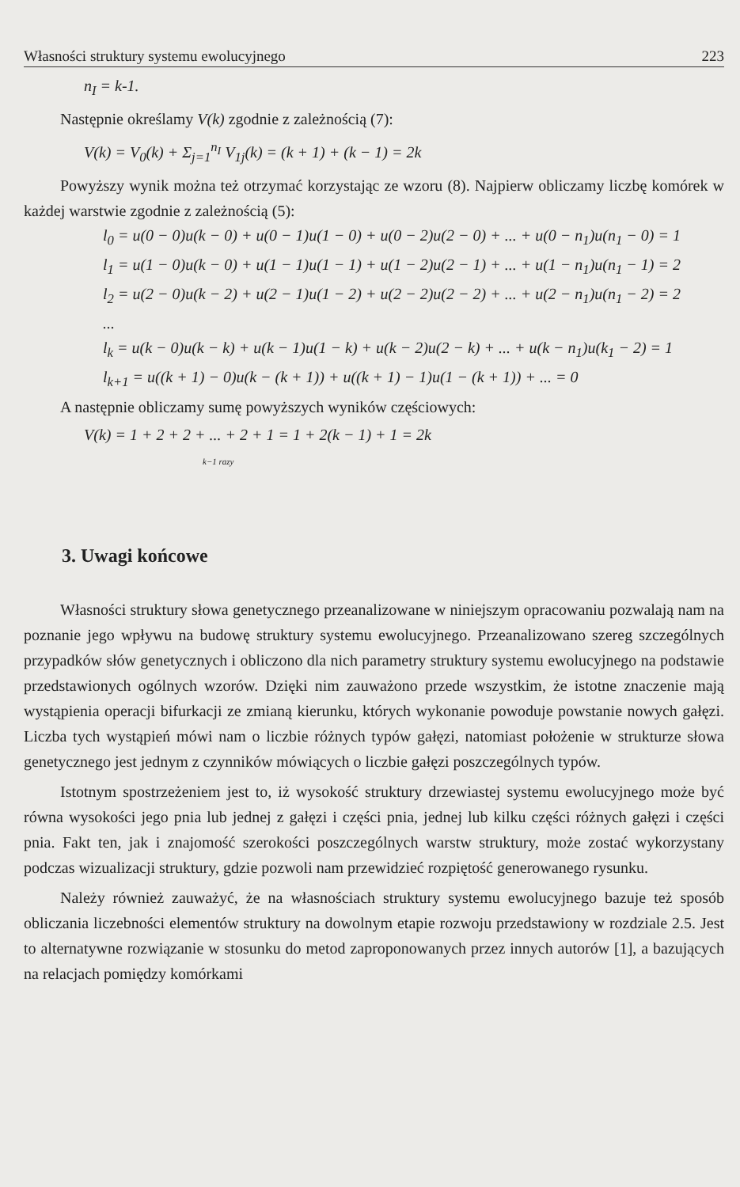Własności struktury systemu ewolucyjnego 223
n<sub>I</sub> = k-1.
Następnie określamy V(k) zgodnie z zależnością (7):
V(k) = V<sub>0</sub>(k) + Σ<sub>j=1</sub><sup>n<sub>I</sub></sup> V<sub>1j</sub>(k) = (k + 1) + (k − 1) = 2k
Powyższy wynik można też otrzymać korzystając ze wzoru (8). Najpierw obliczamy liczbę komórek w każdej warstwie zgodnie z zależnością (5):
l<sub>0</sub> = u(0 − 0)u(k − 0) + u(0 − 1)u(1 − 0) + u(0 − 2)u(2 − 0) + ... + u(0 − n<sub>1</sub>)u(n<sub>1</sub> − 0) = 1
l<sub>1</sub> = u(1 − 0)u(k − 0) + u(1 − 1)u(1 − 1) + u(1 − 2)u(2 − 1) + ... + u(1 − n<sub>1</sub>)u(n<sub>1</sub> − 1) = 2
l<sub>2</sub> = u(2 − 0)u(k − 2) + u(2 − 1)u(1 − 2) + u(2 − 2)u(2 − 2) + ... + u(2 − n<sub>1</sub>)u(n<sub>1</sub> − 2) = 2
...
l<sub>k</sub> = u(k − 0)u(k − k) + u(k − 1)u(1 − k) + u(k − 2)u(2 − k) + ... + u(k − n<sub>1</sub>)u(k<sub>1</sub> − 2) = 1
l<sub>k+1</sub> = u((k + 1) − 0)u(k − (k + 1)) + u((k + 1) − 1)u(1 − (k + 1)) + ... = 0
A następnie obliczamy sumę powyższych wyników częściowych:
V(k) = 1 + 2 + 2 + ... + 2 + 1 = 1 + 2(k − 1) + 1 = 2k
k−1 razy
3. Uwagi końcowe
Własności struktury słowa genetycznego przeanalizowane w niniejszym opracowaniu pozwalają nam na poznanie jego wpływu na budowę struktury systemu ewolucyjnego. Przeanalizowano szereg szczególnych przypadków słów genetycznych i obliczono dla nich parametry struktury systemu ewolucyjnego na podstawie przedstawionych ogólnych wzorów. Dzięki nim zauważono przede wszystkim, że istotne znaczenie mają wystąpienia operacji bifurkacji ze zmianą kierunku, których wykonanie powoduje powstanie nowych gałęzi. Liczba tych wystąpień mówi nam o liczbie różnych typów gałęzi, natomiast położenie w strukturze słowa genetycznego jest jednym z czynników mówiących o liczbie gałęzi poszczególnych typów.
Istotnym spostrzeżeniem jest to, iż wysokość struktury drzewiastej systemu ewolucyjnego może być równa wysokości jego pnia lub jednej z gałęzi i części pnia, jednej lub kilku części różnych gałęzi i części pnia. Fakt ten, jak i znajomość szerokości poszczególnych warstw struktury, może zostać wykorzystany podczas wizualizacji struktury, gdzie pozwoli nam przewidzieć rozpiętość generowanego rysunku.
Należy również zauważyć, że na własnościach struktury systemu ewolucyjnego bazuje też sposób obliczania liczebności elementów struktury na dowolnym etapie rozwoju przedstawiony w rozdziale 2.5. Jest to alternatywne rozwiązanie w stosunku do metod zaproponowanych przez innych autorów [1], a bazujących na relacjach pomiędzy komórkami